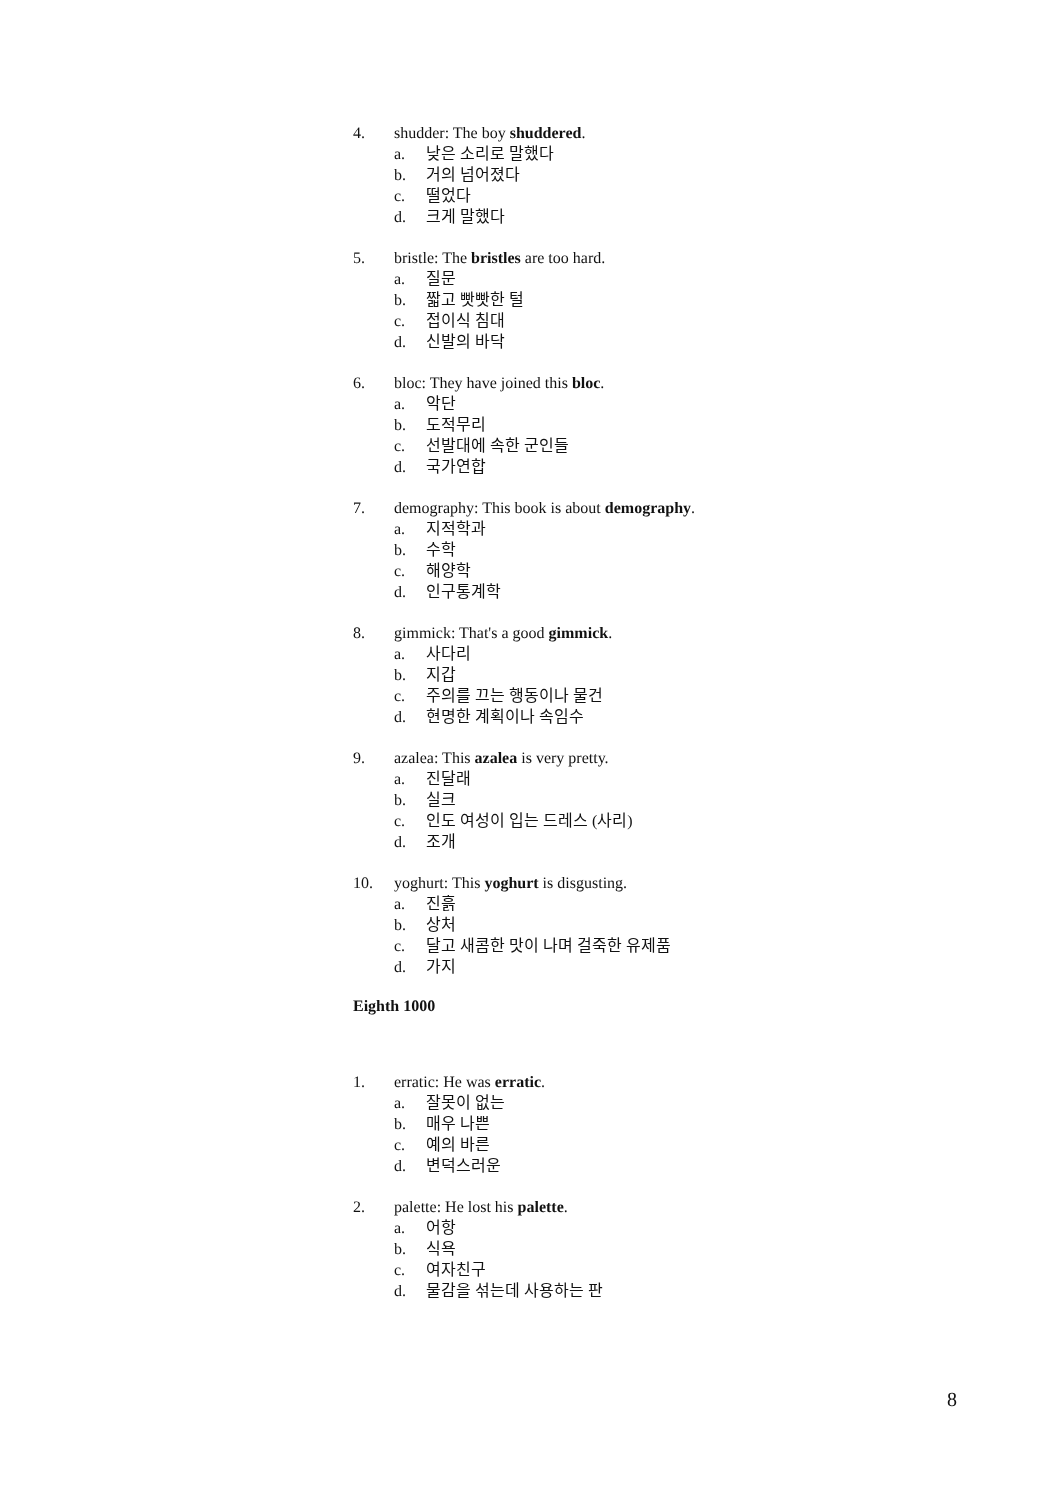4. shudder: The boy shuddered.
a. 낮은 소리로 말했다
b. 거의 넘어졌다
c. 떨었다
d. 크게 말했다
5. bristle: The bristles are too hard.
a. 질문
b. 짧고 빳빳한 털
c. 접이식 침대
d. 신발의 바닥
6. bloc: They have joined this bloc.
a. 악단
b. 도적무리
c. 선발대에 속한 군인들
d. 국가연합
7. demography: This book is about demography.
a. 지적학과
b. 수학
c. 해양학
d. 인구통계학
8. gimmick: That's a good gimmick.
a. 사다리
b. 지갑
c. 주의를 끄는 행동이나 물건
d. 현명한 계획이나 속임수
9. azalea: This azalea is very pretty.
a. 진달래
b. 실크
c. 인도 여성이 입는 드레스 (사리)
d. 조개
10. yoghurt: This yoghurt is disgusting.
a. 진흙
b. 상처
c. 달고 새콤한 맛이 나며 걸죽한 유제품
d. 가지
Eighth 1000
1. erratic: He was erratic.
a. 잘못이 없는
b. 매우 나쁜
c. 예의 바른
d. 변덕스러운
2. palette: He lost his palette.
a. 어항
b. 식욕
c. 여자친구
d. 물감을 섞는데 사용하는 판
8